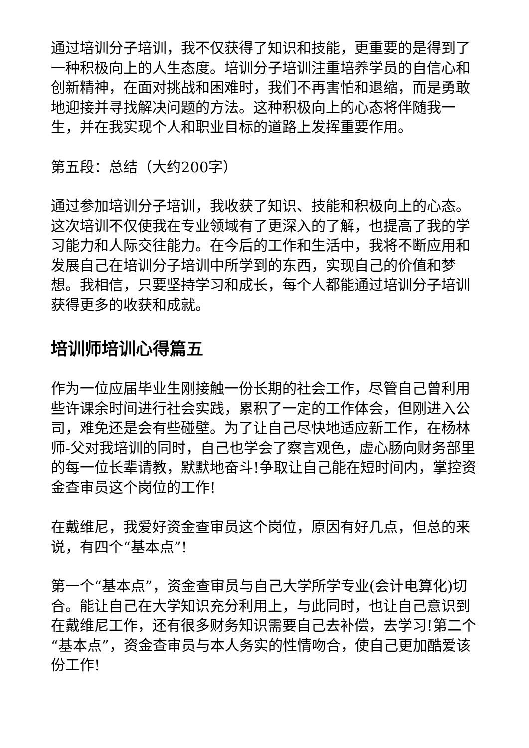通过培训分子培训，我不仅获得了知识和技能，更重要的是得到了一种积极向上的人生态度。培训分子培训注重培养学员的自信心和创新精神，在面对挑战和困难时，我们不再害怕和退缩，而是勇敢地迎接并寻找解决问题的方法。这种积极向上的心态将伴随我一生，并在我实现个人和职业目标的道路上发挥重要作用。
第五段：总结（大约200字）
通过参加培训分子培训，我收获了知识、技能和积极向上的心态。这次培训不仅使我在专业领域有了更深入的了解，也提高了我的学习能力和人际交往能力。在今后的工作和生活中，我将不断应用和发展自己在培训分子培训中所学到的东西，实现自己的价值和梦想。我相信，只要坚持学习和成长，每个人都能通过培训分子培训获得更多的收获和成就。
培训师培训心得篇五
作为一位应届毕业生刚接触一份长期的社会工作，尽管自己曾利用些许课余时间进行社会实践，累积了一定的工作体会，但刚进入公司，难免还是会有些碰壁。为了让自己尽快地适应新工作，在杨林师-父对我培训的同时，自己也学会了察言观色，虚心肠向财务部里的每一位长辈请教，默默地奋斗!争取让自己能在短时间内，掌控资金查审员这个岗位的工作!
在戴维尼，我爱好资金查审员这个岗位，原因有好几点，但总的来说，有四个“基本点”!
第一个“基本点”，资金查审员与自己大学所学专业(会计电算化)切合。能让自己在大学知识充分利用上，与此同时，也让自己意识到在戴维尼工作，还有很多财务知识需要自己去补偿，去学习!第二个“基本点”，资金查审员与本人务实的性情吻合，使自己更加酷爱该份工作!